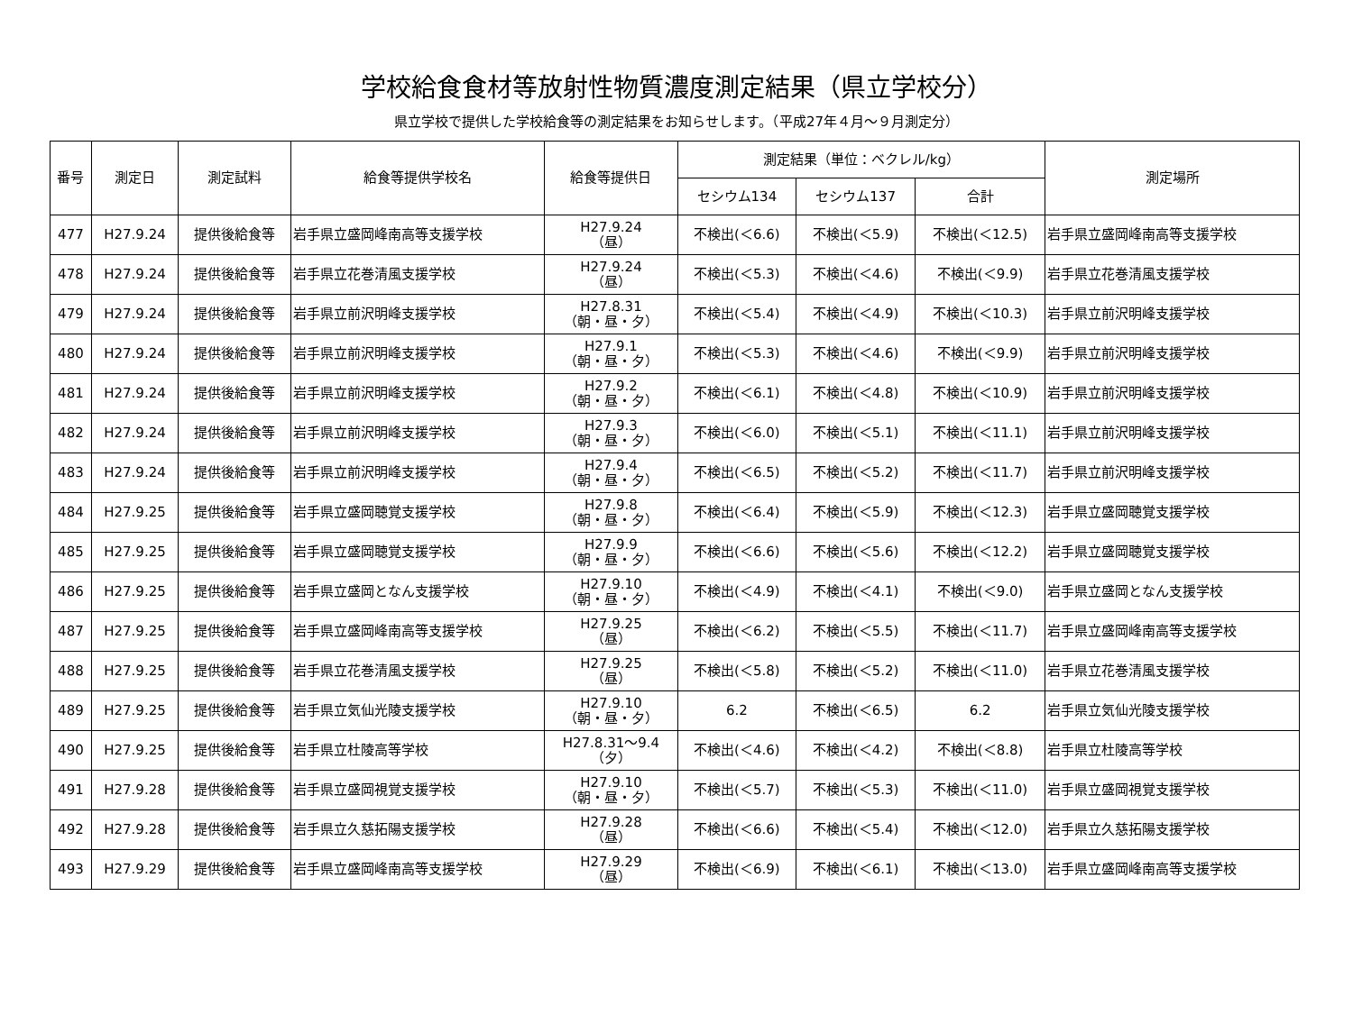学校給食食材等放射性物質濃度測定結果（県立学校分）
県立学校で提供した学校給食等の測定結果をお知らせします。（平成27年４月～９月測定分）
| 番号 | 測定日 | 測定試料 | 給食等提供学校名 | 給食等提供日 | 測定結果（単位：ベクレル/kg） | | | 測定場所 |
| --- | --- | --- | --- | --- | --- | --- | --- | --- |
| | | | | | セシウム134 | セシウム137 | 合計 | |
| 477 | H27.9.24 | 提供後給食等 | 岩手県立盛岡峰南高等支援学校 | H27.9.24 （昼） | 不検出(＜6.6) | 不検出(＜5.9) | 不検出(＜12.5) | 岩手県立盛岡峰南高等支援学校 |
| 478 | H27.9.24 | 提供後給食等 | 岩手県立花巻清風支援学校 | H27.9.24 （昼） | 不検出(＜5.3) | 不検出(＜4.6) | 不検出(＜9.9) | 岩手県立花巻清風支援学校 |
| 479 | H27.9.24 | 提供後給食等 | 岩手県立前沢明峰支援学校 | H27.8.31 （朝・昼・夕） | 不検出(＜5.4) | 不検出(＜4.9) | 不検出(＜10.3) | 岩手県立前沢明峰支援学校 |
| 480 | H27.9.24 | 提供後給食等 | 岩手県立前沢明峰支援学校 | H27.9.1 （朝・昼・夕） | 不検出(＜5.3) | 不検出(＜4.6) | 不検出(＜9.9) | 岩手県立前沢明峰支援学校 |
| 481 | H27.9.24 | 提供後給食等 | 岩手県立前沢明峰支援学校 | H27.9.2 （朝・昼・夕） | 不検出(＜6.1) | 不検出(＜4.8) | 不検出(＜10.9) | 岩手県立前沢明峰支援学校 |
| 482 | H27.9.24 | 提供後給食等 | 岩手県立前沢明峰支援学校 | H27.9.3 （朝・昼・夕） | 不検出(＜6.0) | 不検出(＜5.1) | 不検出(＜11.1) | 岩手県立前沢明峰支援学校 |
| 483 | H27.9.24 | 提供後給食等 | 岩手県立前沢明峰支援学校 | H27.9.4 （朝・昼・夕） | 不検出(＜6.5) | 不検出(＜5.2) | 不検出(＜11.7) | 岩手県立前沢明峰支援学校 |
| 484 | H27.9.25 | 提供後給食等 | 岩手県立盛岡聴覚支援学校 | H27.9.8 （朝・昼・夕） | 不検出(＜6.4) | 不検出(＜5.9) | 不検出(＜12.3) | 岩手県立盛岡聴覚支援学校 |
| 485 | H27.9.25 | 提供後給食等 | 岩手県立盛岡聴覚支援学校 | H27.9.9 （朝・昼・夕） | 不検出(＜6.6) | 不検出(＜5.6) | 不検出(＜12.2) | 岩手県立盛岡聴覚支援学校 |
| 486 | H27.9.25 | 提供後給食等 | 岩手県立盛岡となん支援学校 | H27.9.10 （朝・昼・夕） | 不検出(＜4.9) | 不検出(＜4.1) | 不検出(＜9.0) | 岩手県立盛岡となん支援学校 |
| 487 | H27.9.25 | 提供後給食等 | 岩手県立盛岡峰南高等支援学校 | H27.9.25 （昼） | 不検出(＜6.2) | 不検出(＜5.5) | 不検出(＜11.7) | 岩手県立盛岡峰南高等支援学校 |
| 488 | H27.9.25 | 提供後給食等 | 岩手県立花巻清風支援学校 | H27.9.25 （昼） | 不検出(＜5.8) | 不検出(＜5.2) | 不検出(＜11.0) | 岩手県立花巻清風支援学校 |
| 489 | H27.9.25 | 提供後給食等 | 岩手県立気仙光陵支援学校 | H27.9.10 （朝・昼・夕） | 6.2 | 不検出(＜6.5) | 6.2 | 岩手県立気仙光陵支援学校 |
| 490 | H27.9.25 | 提供後給食等 | 岩手県立杜陵高等学校 | H27.8.31～9.4 （夕） | 不検出(＜4.6) | 不検出(＜4.2) | 不検出(＜8.8) | 岩手県立杜陵高等学校 |
| 491 | H27.9.28 | 提供後給食等 | 岩手県立盛岡視覚支援学校 | H27.9.10 （朝・昼・夕） | 不検出(＜5.7) | 不検出(＜5.3) | 不検出(＜11.0) | 岩手県立盛岡視覚支援学校 |
| 492 | H27.9.28 | 提供後給食等 | 岩手県立久慈拓陽支援学校 | H27.9.28 （昼） | 不検出(＜6.6) | 不検出(＜5.4) | 不検出(＜12.0) | 岩手県立久慈拓陽支援学校 |
| 493 | H27.9.29 | 提供後給食等 | 岩手県立盛岡峰南高等支援学校 | H27.9.29 （昼） | 不検出(＜6.9) | 不検出(＜6.1) | 不検出(＜13.0) | 岩手県立盛岡峰南高等支援学校 |